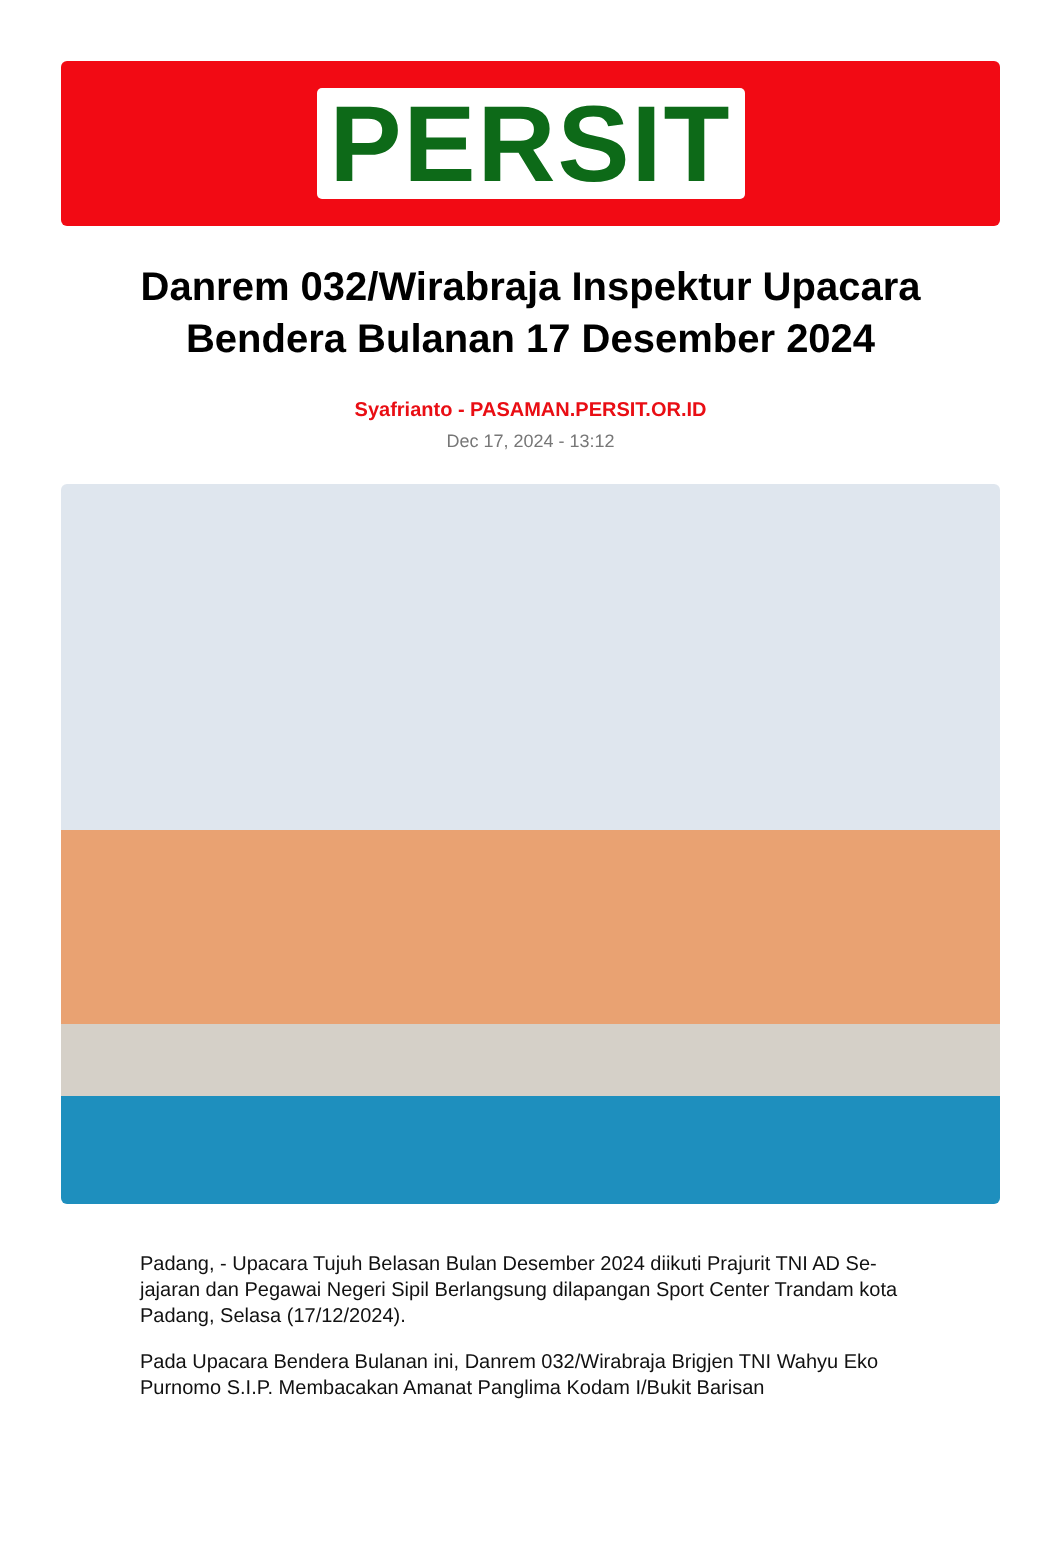PERSIT
Danrem 032/Wirabraja Inspektur Upacara Bendera Bulanan 17 Desember 2024
Syafrianto - PASAMAN.PERSIT.OR.ID
Dec 17, 2024 - 13:12
Padang, - Upacara Tujuh Belasan Bulan Desember 2024 diikuti Prajurit TNI AD Se-jajaran dan Pegawai Negeri Sipil Berlangsung dilapangan Sport Center Trandam kota Padang, Selasa (17/12/2024).
Pada Upacara Bendera Bulanan ini, Danrem 032/Wirabraja Brigjen TNI Wahyu Eko Purnomo S.I.P. Membacakan Amanat Panglima Kodam I/Bukit Barisan